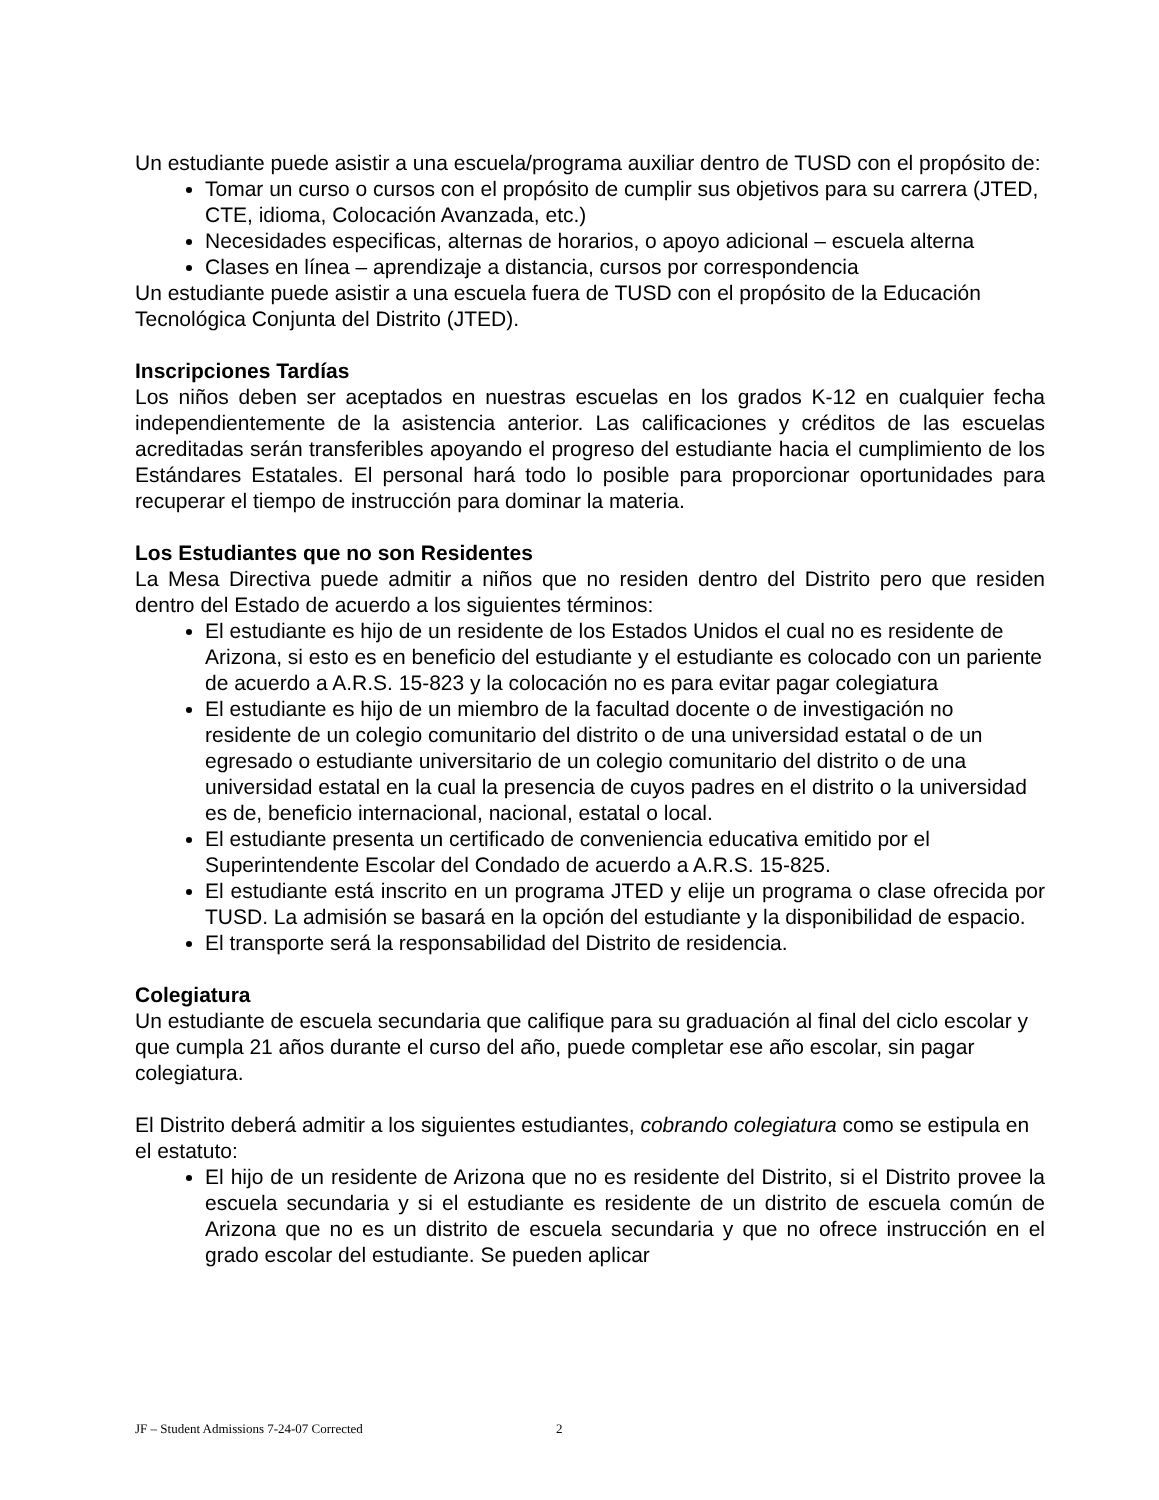Un estudiante puede asistir a una escuela/programa auxiliar dentro de TUSD con el propósito de:
Tomar un curso o cursos con el propósito de cumplir sus objetivos para su carrera (JTED, CTE, idioma, Colocación Avanzada, etc.)
Necesidades especificas, alternas de horarios, o apoyo adicional – escuela alterna
Clases en línea – aprendizaje a distancia, cursos por correspondencia
Un estudiante puede asistir a una escuela fuera de TUSD con el propósito de la Educación Tecnológica Conjunta del Distrito (JTED).
Inscripciones Tardías
Los niños deben ser aceptados en nuestras escuelas en los grados K-12 en cualquier fecha independientemente de la asistencia anterior. Las calificaciones y créditos de las escuelas acreditadas serán transferibles apoyando el progreso del estudiante hacia el cumplimiento de los Estándares Estatales. El personal hará todo lo posible para proporcionar oportunidades para recuperar el tiempo de instrucción para dominar la materia.
Los Estudiantes que no son Residentes
La Mesa Directiva puede admitir a niños que no residen dentro del Distrito pero que residen dentro del Estado de acuerdo a los siguientes términos:
El estudiante es hijo de un residente de los Estados Unidos el cual no es residente de Arizona, si esto es en beneficio del estudiante y el estudiante es colocado con un pariente de acuerdo a A.R.S. 15-823 y la colocación no es para evitar pagar colegiatura
El estudiante es hijo de un miembro de la facultad docente o de investigación no residente de un colegio comunitario del distrito o de una universidad estatal o de un egresado o estudiante universitario de un colegio comunitario del distrito o de una universidad estatal en la cual la presencia de cuyos padres en el distrito o la universidad es de, beneficio internacional, nacional, estatal o local.
El estudiante presenta un certificado de conveniencia educativa emitido por el Superintendente Escolar del Condado de acuerdo a A.R.S. 15-825.
El estudiante está inscrito en un programa JTED y elije un programa o clase ofrecida por TUSD. La admisión se basará en la opción del estudiante y la disponibilidad de espacio.
El transporte será la responsabilidad del Distrito de residencia.
Colegiatura
Un estudiante de escuela secundaria que califique para su graduación al final del ciclo escolar y que cumpla 21 años durante el curso del año, puede completar ese año escolar, sin pagar colegiatura.
El Distrito deberá admitir a los siguientes estudiantes, cobrando colegiatura como se estipula en el estatuto:
El hijo de un residente de Arizona que no es residente del Distrito, si el Distrito provee la escuela secundaria y si el estudiante es residente de un distrito de escuela común de Arizona que no es un distrito de escuela secundaria y que no ofrece instrucción en el grado escolar del estudiante. Se pueden aplicar
JF – Student Admissions 7-24-07 Corrected 2